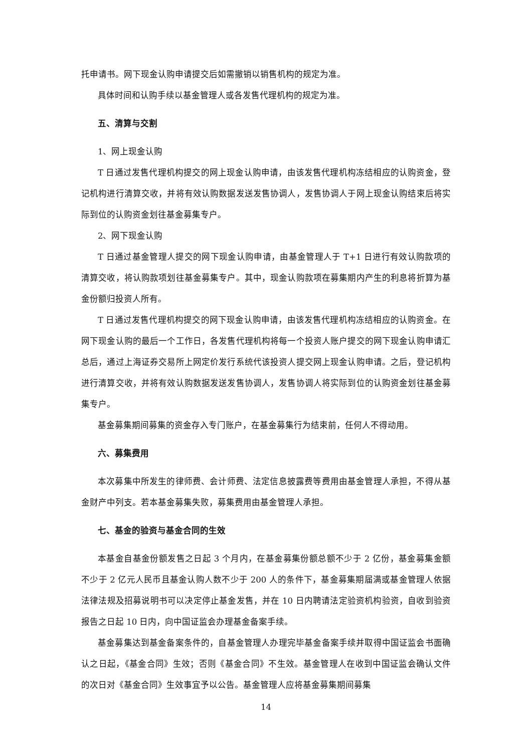托申请书。网下现金认购申请提交后如需撤销以销售机构的规定为准。
具体时间和认购手续以基金管理人或各发售代理机构的规定为准。
五、清算与交割
1、网上现金认购
T 日通过发售代理机构提交的网上现金认购申请，由该发售代理机构冻结相应的认购资金，登记机构进行清算交收，并将有效认购数据发送发售协调人，发售协调人于网上现金认购结束后将实际到位的认购资金划往基金募集专户。
2、网下现金认购
T 日通过基金管理人提交的网下现金认购申请，由基金管理人于 T+1 日进行有效认购款项的清算交收，将认购款项划往基金募集专户。其中，现金认购款项在募集期内产生的利息将折算为基金份额归投资人所有。
T 日通过发售代理机构提交的网下现金认购申请，由该发售代理机构冻结相应的认购资金。在网下现金认购的最后一个工作日，各发售代理机构将每一个投资人账户提交的网下现金认购申请汇总后，通过上海证券交易所上网定价发行系统代该投资人提交网上现金认购申请。之后，登记机构进行清算交收，并将有效认购数据发送发售协调人，发售协调人将实际到位的认购资金划往基金募集专户。
基金募集期间募集的资金存入专门账户，在基金募集行为结束前，任何人不得动用。
六、募集费用
本次募集中所发生的律师费、会计师费、法定信息披露费等费用由基金管理人承担，不得从基金财产中列支。若本基金募集失败，募集费用由基金管理人承担。
七、基金的验资与基金合同的生效
本基金自基金份额发售之日起 3 个月内，在基金募集份额总额不少于 2 亿份，基金募集金额不少于 2 亿元人民币且基金认购人数不少于 200 人的条件下，基金募集期届满或基金管理人依据法律法规及招募说明书可以决定停止基金发售，并在 10 日内聘请法定验资机构验资，自收到验资报告之日起 10 日内，向中国证监会办理基金备案手续。
基金募集达到基金备案条件的，自基金管理人办理完毕基金备案手续并取得中国证监会书面确认之日起，《基金合同》生效；否则《基金合同》不生效。基金管理人在收到中国证监会确认文件的次日对《基金合同》生效事宜予以公告。基金管理人应将基金募集期间募集
14